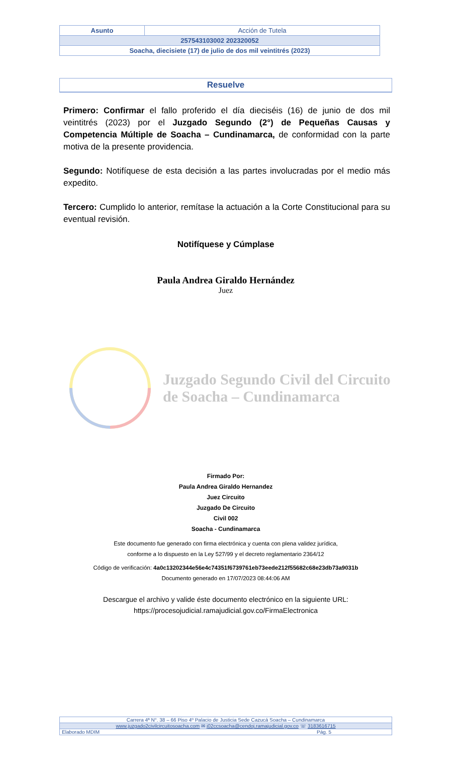| Asunto | Acción de Tutela |
| 257543103002 202320052 | |
| Soacha, diecisiete (17) de julio de dos mil veintitrés (2023) | |
Resuelve
Primero: Confirmar el fallo proferido el día dieciséis (16) de junio de dos mil veintitrés (2023) por el Juzgado Segundo (2°) de Pequeñas Causas y Competencia Múltiple de Soacha – Cundinamarca, de conformidad con la parte motiva de la presente providencia.
Segundo: Notifíquese de esta decisión a las partes involucradas por el medio más expedito.
Tercero: Cumplido lo anterior, remítase la actuación a la Corte Constitucional para su eventual revisión.
Notifíquese y Cúmplase
Paula Andrea Giraldo Hernández
Juez
Juzgado Segundo Civil del Circuito
de Soacha – Cundinamarca
Firmado Por:
Paula Andrea Giraldo Hernandez
Juez Circuito
Juzgado De Circuito
Civil 002
Soacha - Cundinamarca
Este documento fue generado con firma electrónica y cuenta con plena validez jurídica,
conforme a lo dispuesto en la Ley 527/99 y el decreto reglamentario 2364/12
Código de verificación: 4a0c13202344e56e4c74351f6739761eb73eede212f55682c68e23db73a9031b
Documento generado en 17/07/2023 08:44:06 AM
Descargue el archivo y valide éste documento electrónico en la siguiente URL:
https://procesojudicial.ramajudicial.gov.co/FirmaElectronica
| Carrera 4ª N°. 38 – 66 Piso 4º Palacio de Justicia Sede Cazucá Soacha – Cundinamarca | |
| www.juzgado2civilcircuitosoacha.com ✉ j02ccsoacha@cendoj.ramajudicial.gov.co ☏ 3183616715 | |
| Elaborado MDIM | Pág. 5 |